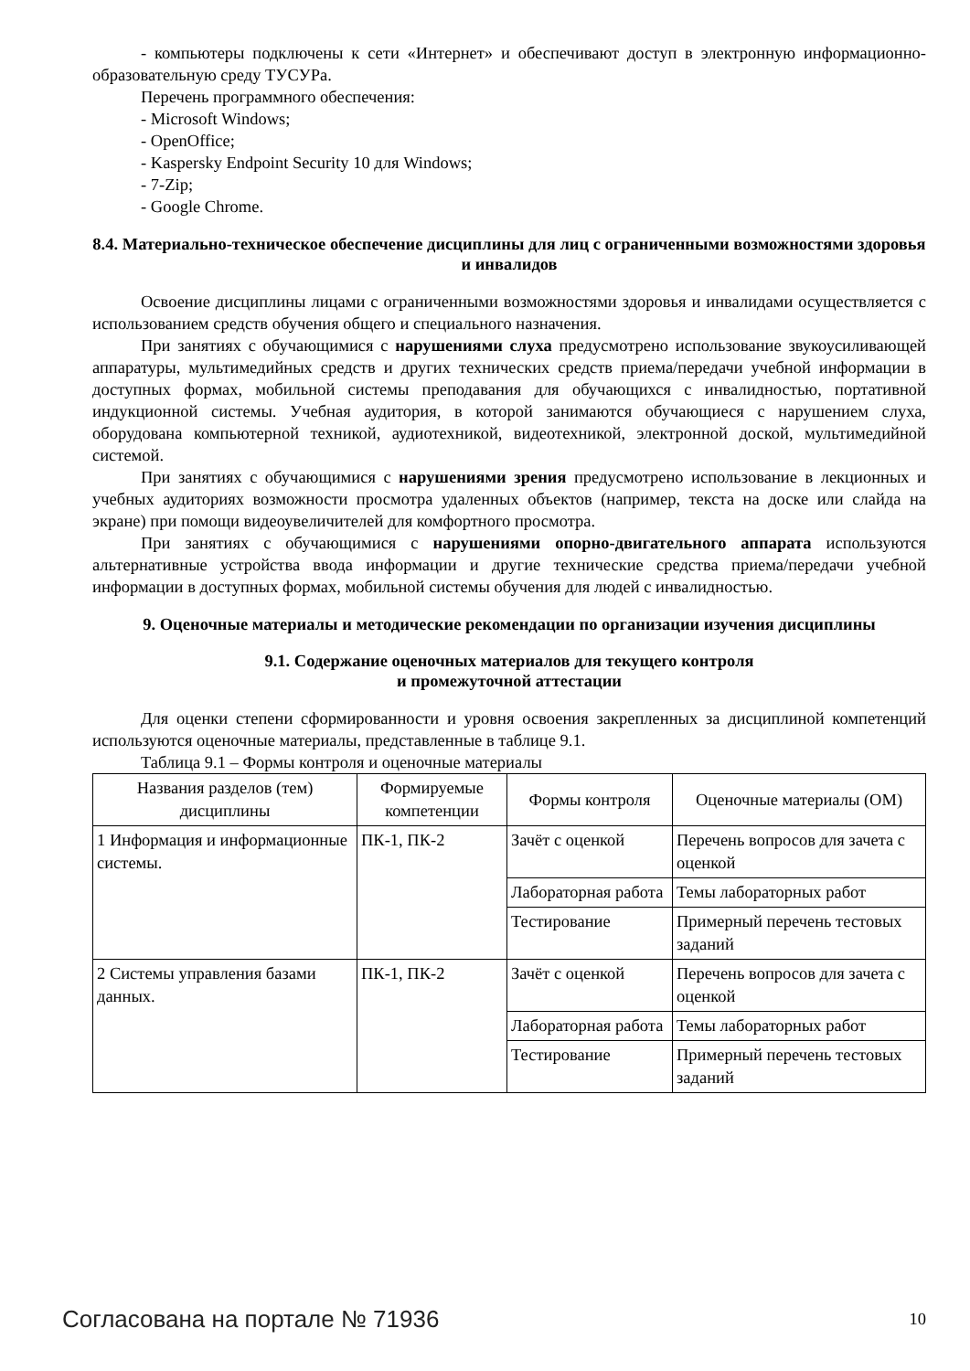- компьютеры подключены к сети «Интернет» и обеспечивают доступ в электронную информационно-образовательную среду ТУСУРа.
Перечень программного обеспечения:
- Microsoft Windows;
- OpenOffice;
- Kaspersky Endpoint Security 10 для Windows;
- 7-Zip;
- Google Chrome.
8.4. Материально-техническое обеспечение дисциплины для лиц с ограниченными возможностями здоровья и инвалидов
Освоение дисциплины лицами с ограниченными возможностями здоровья и инвалидами осуществляется с использованием средств обучения общего и специального назначения.
При занятиях с обучающимися с нарушениями слуха предусмотрено использование звукоусиливающей аппаратуры, мультимедийных средств и других технических средств приема/передачи учебной информации в доступных формах, мобильной системы преподавания для обучающихся с инвалидностью, портативной индукционной системы. Учебная аудитория, в которой занимаются обучающиеся с нарушением слуха, оборудована компьютерной техникой, аудиотехникой, видеотехникой, электронной доской, мультимедийной системой.
При занятиях с обучающимися с нарушениями зрения предусмотрено использование в лекционных и учебных аудиториях возможности просмотра удаленных объектов (например, текста на доске или слайда на экране) при помощи видеоувеличителей для комфортного просмотра.
При занятиях с обучающимися с нарушениями опорно-двигательного аппарата используются альтернативные устройства ввода информации и другие технические средства приема/передачи учебной информации в доступных формах, мобильной системы обучения для людей с инвалидностью.
9. Оценочные материалы и методические рекомендации по организации изучения дисциплины
9.1. Содержание оценочных материалов для текущего контроля
и промежуточной аттестации
Для оценки степени сформированности и уровня освоения закрепленных за дисциплиной компетенций используются оценочные материалы, представленные в таблице 9.1.
Таблица 9.1 – Формы контроля и оценочные материалы
| Названия разделов (тем) дисциплины | Формируемые компетенции | Формы контроля | Оценочные материалы (ОМ) |
| --- | --- | --- | --- |
| 1 Информация и информационные системы. | ПК-1, ПК-2 | Зачёт с оценкой | Перечень вопросов для зачета с оценкой |
| | | Лабораторная работа | Темы лабораторных работ |
| | | Тестирование | Примерный перечень тестовых заданий |
| 2 Системы управления базами данных. | ПК-1, ПК-2 | Зачёт с оценкой | Перечень вопросов для зачета с оценкой |
| | | Лабораторная работа | Темы лабораторных работ |
| | | Тестирование | Примерный перечень тестовых заданий |
Согласована на портале № 71936 10